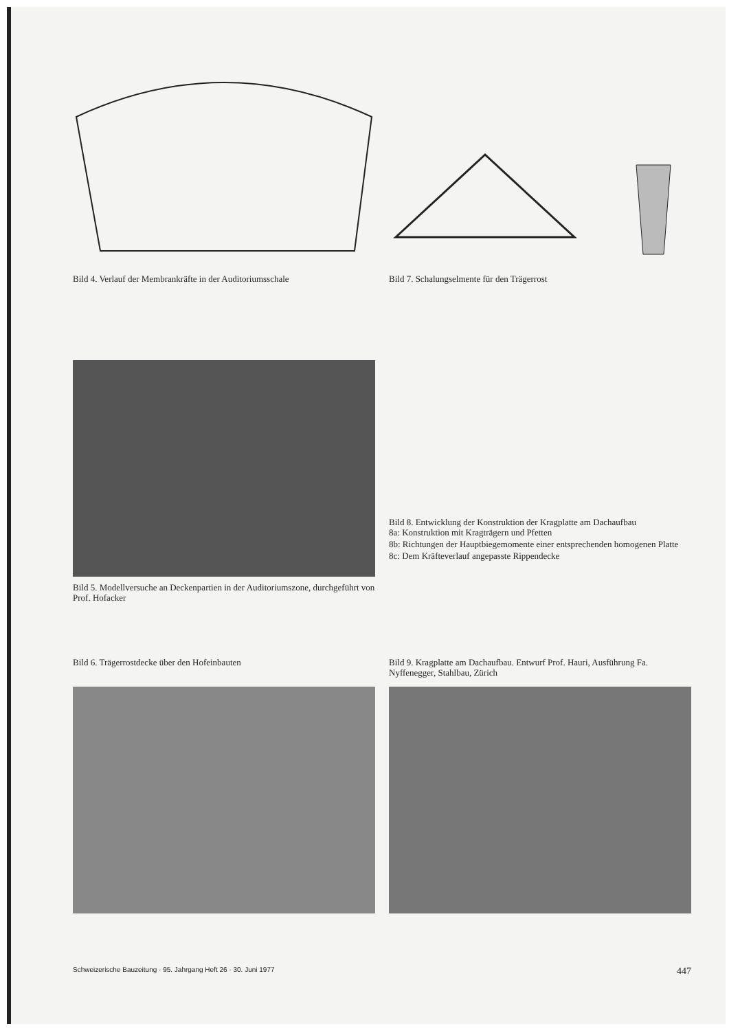Bild 4. Verlauf der Membrankräfte in der Auditoriumsschale
Bild 7. Schalungselmente für den Trägerrost
Bild 5. Modellversuche an Deckenpartien in der Auditoriumszone, durchgeführt von Prof. Hofacker
Bild 8. Entwicklung der Konstruktion der Kragplatte am Dachaufbau
8a: Konstruktion mit Kragträgern und Pfetten
8b: Richtungen der Hauptbiegemomente einer entsprechenden homogenen Platte
8c: Dem Kräfteverlauf angepasste Rippendecke
Bild 6. Trägerrostdecke über den Hofeinbauten
Bild 9. Kragplatte am Dachaufbau. Entwurf Prof. Hauri, Ausführung Fa. Nyffenegger, Stahlbau, Zürich
Schweizerische Bauzeitung · 95. Jahrgang Heft 26 · 30. Juni 1977 447